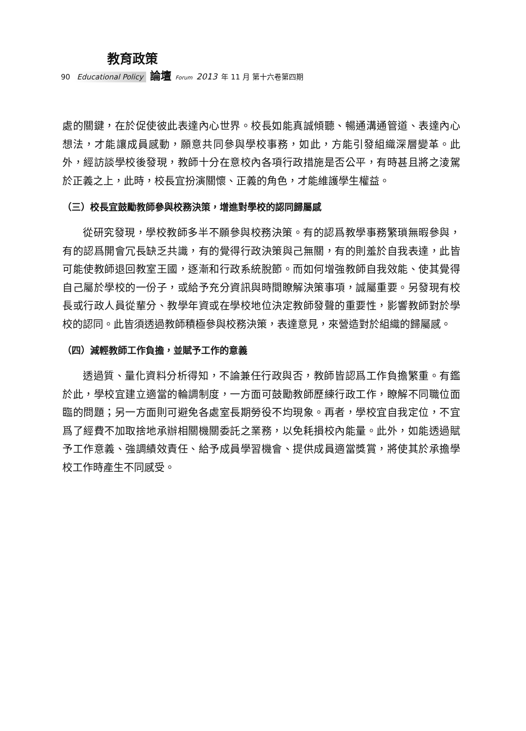教育政策
90 Educational Policy 論壇 Forum 2013 年 11 月 第十六卷第四期
處的關鍵，在於促使彼此表達內心世界。校長如能真誠傾聽、暢通溝通管道、表達內心想法，才能讓成員感動，願意共同參與學校事務，如此，方能引發組織深層變革。此外，經訪談學校後發現，教師十分在意校內各項行政措施是否公平，有時甚且將之淩駕於正義之上，此時，校長宜扮演關懷、正義的角色，才能維護學生權益。
（三）校長宜鼓勵教師參與校務決策，增進對學校的認同歸屬感
從研究發現，學校教師多半不願參與校務決策。有的認爲教學事務繁瑣無暇參與，有的認爲開會冗長缺乏共識，有的覺得行政決策與己無關，有的則羞於自我表達，此皆可能使教師退回教室王國，逐漸和行政系統脫節。而如何增強教師自我效能、使其覺得自己屬於學校的一份子，或給予充分資訊與時間瞭解決策事項，誠屬重要。另發現有校長或行政人員從輩分、教學年資或在學校地位決定教師發聲的重要性，影響教師對於學校的認同。此皆須透過教師積極參與校務決策，表達意見，來營造對於組織的歸屬感。
（四）減輕教師工作負擔，並賦予工作的意義
透過質、量化資料分析得知，不論兼任行政與否，教師皆認爲工作負擔繁重。有鑑於此，學校宜建立適當的輪調制度，一方面可鼓勵教師歷練行政工作，瞭解不同職位面臨的問題；另一方面則可避免各處室長期勞役不均現象。再者，學校宜自我定位，不宜爲了經費不加取捨地承辦相關機關委託之業務，以免耗損校內能量。此外，如能透過賦予工作意義、強調績效責任、給予成員學習機會、提供成員適當獎賞，將使其於承擔學校工作時產生不同感受。